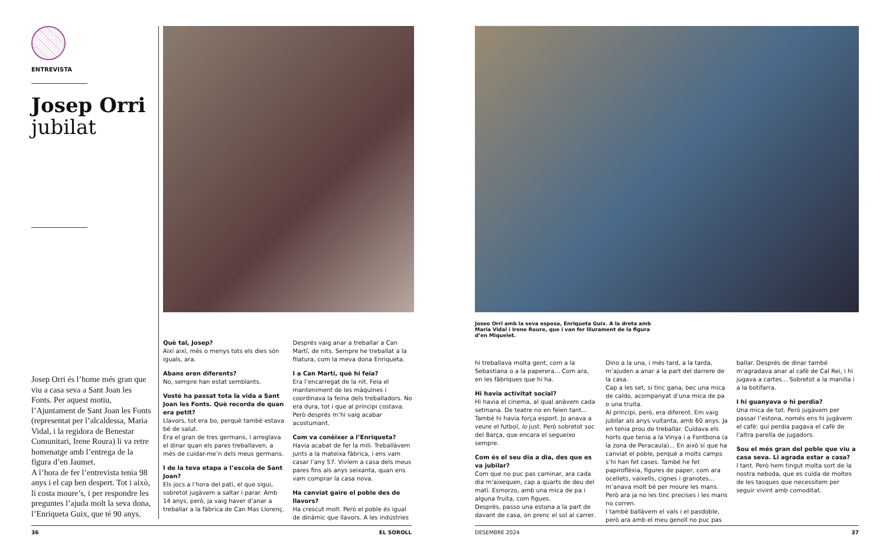ENTREVISTA
Josep Orri
jubilat
Josep Orri és l’home més gran que viu a casa seva a Sant Joan les Fonts. Per aquest motiu, l’Ajuntament de Sant Joan les Fonts (representat per l’alcaldessa, Maria Vidal, i la regidora de Benestar Comunitari, Irene Roura) li va retre homenatge amb l’entrega de la figura d’en Jaumet.
A l’hora de fer l’entrevista tenia 98 anys i el cap ben despert. Tot i això, li costa moure’s, i per respondre les preguntes l’ajuda molt la seva dona, l’Enriqueta Guix, que té 90 anys.
Què tal, Josep?
Així així, més o menys tots els dies són iguals, ara.
Abans eren diferents?
No, sempre han estat semblants.
Vostè ha passat tota la vida a Sant Joan les Fonts. Què recorda de quan era petit?
Llavors, tot era bo, perquè també estava bé de salut.
Era el gran de tres germans, i arreglava el dinar quan els pares treballaven, a més de cuidar-me’n dels meus germans.
I de la teva etapa a l’escola de Sant Joan?
Els jocs a l’hora del pati, el que sigui, sobretot jugàvem a saltar i parar. Amb 14 anys, però, ja vaig haver d’anar a treballar a la fàbrica de Can Mas Llorenç.
Després vaig anar a treballar a Can Martí, de nits. Sempre he treballat a la filatura, com la meva dona Enriqueta.
I a Can Martí, què hi feia?
Era l’encarregat de la nit. Feia el manteniment de les màquines i coordinava la feina dels treballadors. No era dura, tot i que al principi costava. Però després m’hi vaig acabar acostumant.
Com va conèixer a l’Enriqueta?
Havia acabat de fer la mili. Treballàvem junts a la mateixa fàbrica, i ens vam casar l’any 57. Vivíem a casa dels meus pares fins als anys seixanta, quan ens vam comprar la casa nova.
Ha canviat gaire el poble des de llavors?
Ha crescut molt. Però el poble és igual de dinàmic que llavors. A les indústries
36 EL SOROLL
Joseo Orri amb la seva esposa, Enriqueta Guix. A la dreta amb Maria Vidal i Irene Roure, que i van fer lliurament de la figura d’en Miquelet.
hi treballava molta gent, com a la Sebastiana o a la paperera... Com ara, en les fàbriques que hi ha.
Hi havia activitat social?
Hi havia el cinema, al qual anàvem cada setmana. De teatre no en feien tant... També hi havia força esport. Jo anava a veure el futbol, lo just. Però sobretot soc del Barça, que encara el segueixo sempre.
Com és el seu dia a dia, des que es va jubilar?
Com que no puc pas caminar, ara cada dia m’aixequen, cap a quarts de deu del matí. Esmorzo, amb una mica de pa i alguna fruita, com figues.
Després, passo una estona a la part de davant de casa, on prenc el sol al carrer.
Dino a la una, i més tard, a la tarda, m’ajuden a anar a la part del darrere de la casa.
Cap a les set, si tinc gana, bec una mica de caldo, acompanyat d’una mica de pa o una truita.
Al principi, però, era diferent. Em vaig jubilar als anys vuitanta, amb 60 anys. Ja en tenia prou de treballar. Cuidava els horts que tenia a la Vinya i a Fontbona (a la zona de Peracaula)... En això sí que ha canviat el poble, perquè a molts camps s’hi han fet cases. També he fet papiroflèxia, figures de paper, com ara ocellets, vaixells, cignes i granotes... m’anava molt bé per moure les mans. Però ara ja no les tinc precises i les mans no corren.
I també ballàvem el vals i el pasdoble, però ara amb el meu genoll no puc pas
ballar. Després de dinar també m’agradava anar al cafè de Cal Rei, i hi jugava a cartes... Sobretot a la manilla i a la botifarra.
I hi guanyava o hi perdia?
Una mica de tot. Però jugàvem per passar l’estona, només ens hi jugàvem el cafè: qui perdia pagava el cafè de l’altra parella de jugadors.
Sou el més gran del poble que viu a casa seva. Li agrada estar a casa?
I tant. Però hem tingut molta sort de la nostra neboda, que es cuida de moltes de les tasques que necessitem per seguir vivint amb comoditat.
DESEMBRE 2024 37